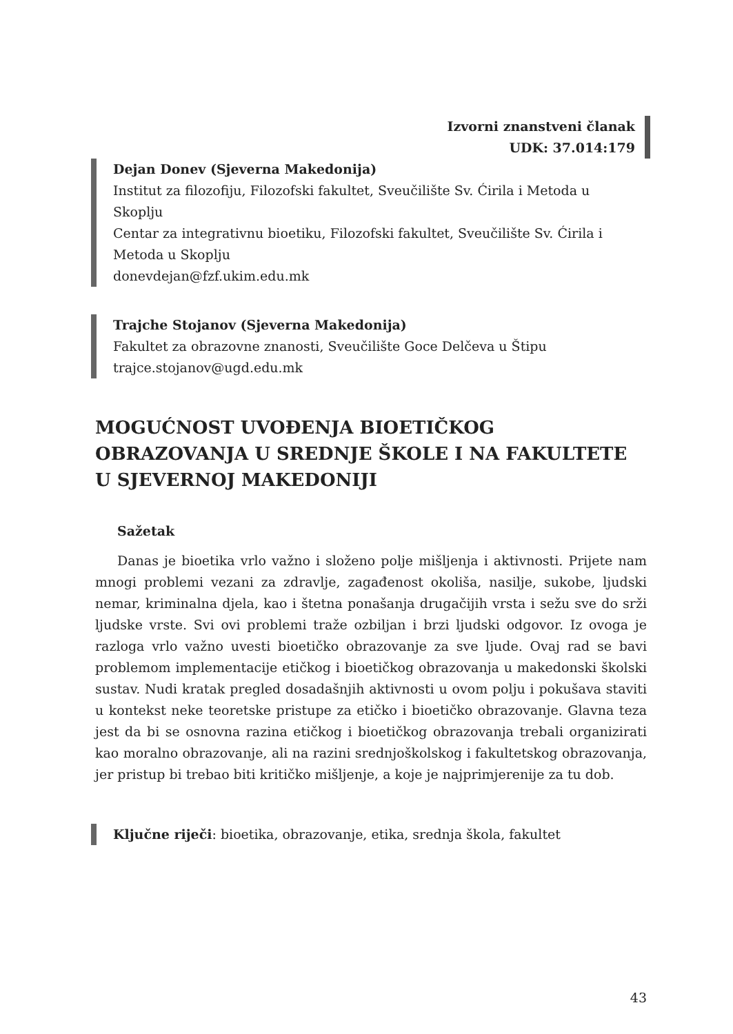Izvorni znanstveni članak
UDK: 37.014:179
Dejan Donev (Sjeverna Makedonija)
Institut za filozofiju, Filozofski fakultet, Sveučilište Sv. Ćirila i Metoda u Skoplju
Centar za integrativnu bioetiku, Filozofski fakultet, Sveučilište Sv. Ćirila i Metoda u Skoplju
donevdejan@fzf.ukim.edu.mk
Trajche Stojanov (Sjeverna Makedonija)
Fakultet za obrazovne znanosti, Sveučilište Goce Delčeva u Štipu
trajce.stojanov@ugd.edu.mk
MOGUĆNOST UVOĐENJA BIOETIČKOG OBRAZOVANJA U SREDNJE ŠKOLE I NA FAKULTETE U SJEVERNOJ MAKEDONIJI
Sažetak
Danas je bioetika vrlo važno i složeno polje mišljenja i aktivnosti. Prijete nam mnogi problemi vezani za zdravlje, zagađenost okoliša, nasilje, sukobe, ljudski nemar, kriminalna djela, kao i štetna ponašanja drugačijih vrsta i sežu sve do srži ljudske vrste. Svi ovi problemi traže ozbiljan i brzi ljudski odgovor. Iz ovoga je razloga vrlo važno uvesti bioetičko obrazovanje za sve ljude. Ovaj rad se bavi problemom implementacije etičkog i bioetičkog obrazovanja u makedonski školski sustav. Nudi kratak pregled dosadašnjih aktivnosti u ovom polju i pokušava staviti u kontekst neke teoretske pristupe za etičko i bioetičko obrazovanje. Glavna teza jest da bi se osnovna razina etičkog i bioetičkog obrazovanja trebali organizirati kao moralno obrazovanje, ali na razini srednjoškolskog i fakultetskog obrazovanja, jer pristup bi trebao biti kritičko mišljenje, a koje je najprimjerenije za tu dob.
Ključne riječi: bioetika, obrazovanje, etika, srednja škola, fakultet
43